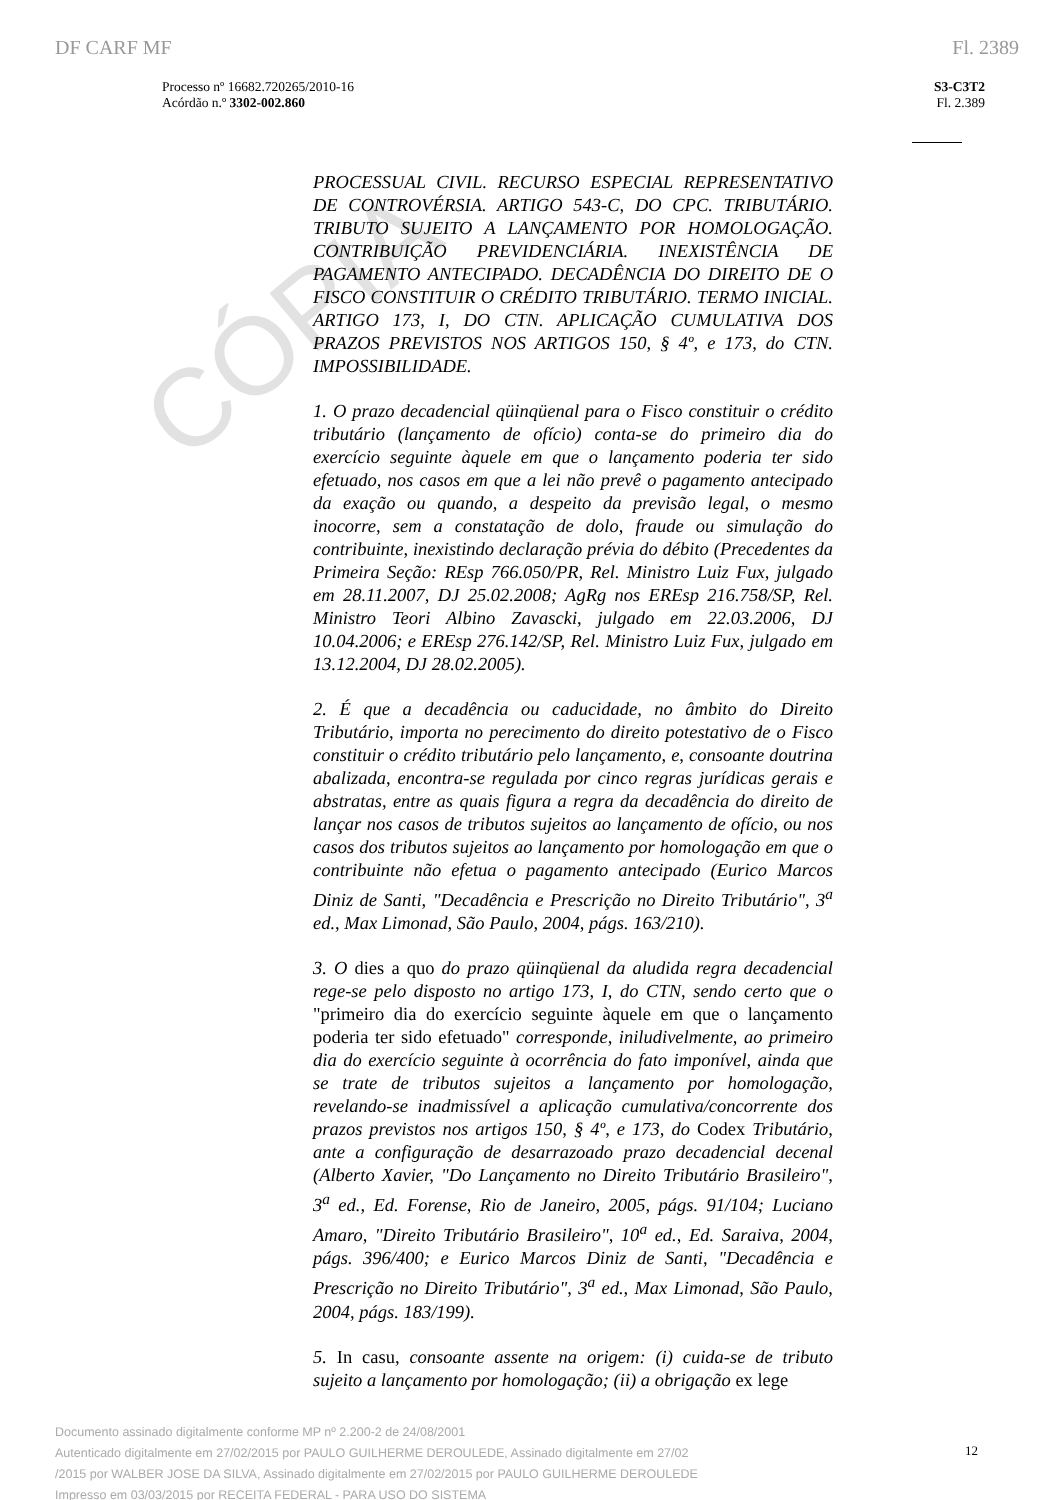CÓPIA
DF CARF MF Fl. 2389
Processo nº 16682.720265/2010-16
Acórdão n.º 3302-002.860
S3-C3T2
Fl. 2.389
PROCESSUAL CIVIL. RECURSO ESPECIAL REPRESENTATIVO DE CONTROVÉRSIA. ARTIGO 543-C, DO CPC. TRIBUTÁRIO. TRIBUTO SUJEITO A LANÇAMENTO POR HOMOLOGAÇÃO. CONTRIBUIÇÃO PREVIDENCIÁRIA. INEXISTÊNCIA DE PAGAMENTO ANTECIPADO. DECADÊNCIA DO DIREITO DE O FISCO CONSTITUIR O CRÉDITO TRIBUTÁRIO. TERMO INICIAL. ARTIGO 173, I, DO CTN. APLICAÇÃO CUMULATIVA DOS PRAZOS PREVISTOS NOS ARTIGOS 150, § 4º, e 173, do CTN. IMPOSSIBILIDADE.
1. O prazo decadencial qüinqüenal para o Fisco constituir o crédito tributário (lançamento de ofício) conta-se do primeiro dia do exercício seguinte àquele em que o lançamento poderia ter sido efetuado, nos casos em que a lei não prevê o pagamento antecipado da exação ou quando, a despeito da previsão legal, o mesmo inocorre, sem a constatação de dolo, fraude ou simulação do contribuinte, inexistindo declaração prévia do débito (Precedentes da Primeira Seção: REsp 766.050/PR, Rel. Ministro Luiz Fux, julgado em 28.11.2007, DJ 25.02.2008; AgRg nos EREsp 216.758/SP, Rel. Ministro Teori Albino Zavascki, julgado em 22.03.2006, DJ 10.04.2006; e EREsp 276.142/SP, Rel. Ministro Luiz Fux, julgado em 13.12.2004, DJ 28.02.2005).
2. É que a decadência ou caducidade, no âmbito do Direito Tributário, importa no perecimento do direito potestativo de o Fisco constituir o crédito tributário pelo lançamento, e, consoante doutrina abalizada, encontra-se regulada por cinco regras jurídicas gerais e abstratas, entre as quais figura a regra da decadência do direito de lançar nos casos de tributos sujeitos ao lançamento de ofício, ou nos casos dos tributos sujeitos ao lançamento por homologação em que o contribuinte não efetua o pagamento antecipado (Eurico Marcos Diniz de Santi, "Decadência e Prescrição no Direito Tributário", 3<sup>a</sup> ed., Max Limonad, São Paulo, 2004, págs. 163/210).
3. O dies a quo do prazo qüinqüenal da aludida regra decadencial rege-se pelo disposto no artigo 173, I, do CTN, sendo certo que o "primeiro dia do exercício seguinte àquele em que o lançamento poderia ter sido efetuado" corresponde, iniludivelmente, ao primeiro dia do exercício seguinte à ocorrência do fato imponível, ainda que se trate de tributos sujeitos a lançamento por homologação, revelando-se inadmissível a aplicação cumulativa/concorrente dos prazos previstos nos artigos 150, § 4º, e 173, do Codex Tributário, ante a configuração de desarrazoado prazo decadencial decenal (Alberto Xavier, "Do Lançamento no Direito Tributário Brasileiro", 3<sup>a</sup> ed., Ed. Forense, Rio de Janeiro, 2005, págs. 91/104; Luciano Amaro, "Direito Tributário Brasileiro", 10<sup>a</sup> ed., Ed. Saraiva, 2004, págs. 396/400; e Eurico Marcos Diniz de Santi, "Decadência e Prescrição no Direito Tributário", 3<sup>a</sup> ed., Max Limonad, São Paulo, 2004, págs. 183/199).
5. In casu, consoante assente na origem: (i) cuida-se de tributo sujeito a lançamento por homologação; (ii) a obrigação ex lege
Documento assinado digitalmente conforme MP nº 2.200-2 de 24/08/2001
Autenticado digitalmente em 27/02/2015 por PAULO GUILHERME DEROULEDE, Assinado digitalmente em 27/02
/2015 por WALBER JOSE DA SILVA, Assinado digitalmente em 27/02/2015 por PAULO GUILHERME DEROULEDE
Impresso em 03/03/2015 por RECEITA FEDERAL - PARA USO DO SISTEMA
12